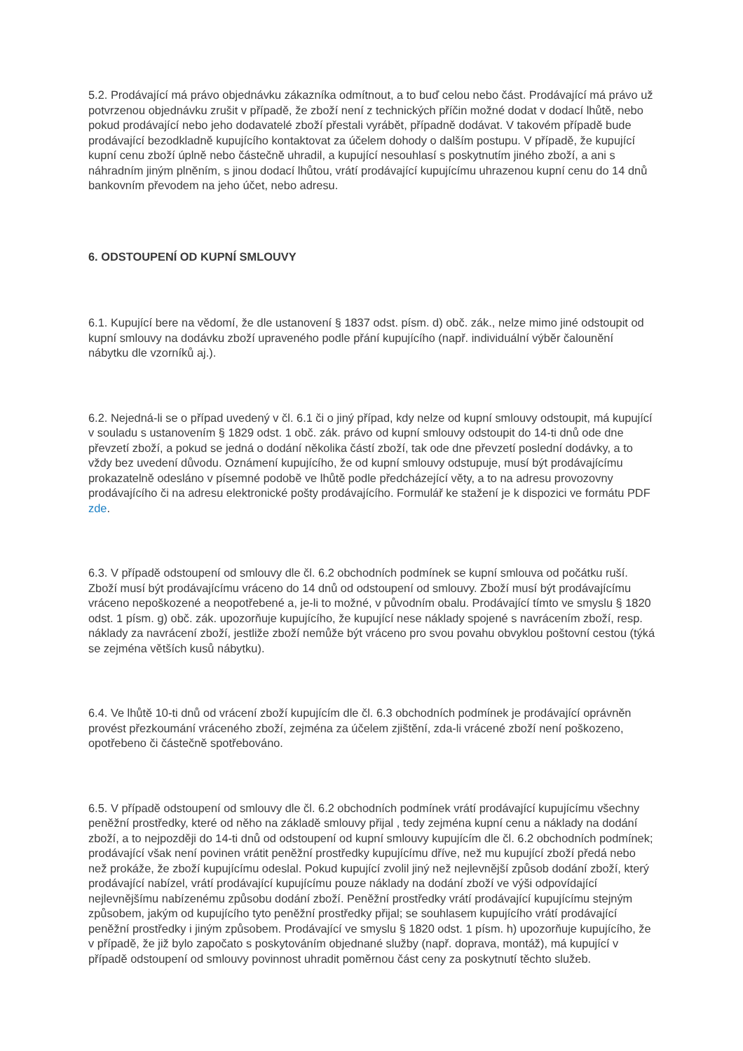5.2. Prodávající má právo objednávku zákazníka odmítnout, a to buď celou nebo část. Prodávající má právo už potvrzenou objednávku zrušit v případě, že zboží není z technických příčin možné dodat v dodací lhůtě, nebo pokud prodávající nebo jeho dodavatelé zboží přestali vyrábět, případně dodávat. V takovém případě bude prodávající bezodkladně kupujícího kontaktovat za účelem dohody o dalším postupu. V případě, že kupující kupní cenu zboží úplně nebo částečně uhradil, a kupující nesouhlasí s poskytnutím jiného zboží, a ani s náhradním jiným plněním, s jinou dodací lhůtou, vrátí prodávající kupujícímu uhrazenou kupní cenu do 14 dnů bankovním převodem na jeho účet, nebo adresu.
6. ODSTOUPENÍ OD KUPNÍ SMLOUVY
6.1. Kupující bere na vědomí, že dle ustanovení § 1837 odst. písm. d) obč. zák., nelze mimo jiné odstoupit od kupní smlouvy na dodávku zboží upraveného podle přání kupujícího (např. individuální výběr čalounění nábytku dle vzorníků aj.).
6.2. Nejedná-li se o případ uvedený v čl. 6.1 či o jiný případ, kdy nelze od kupní smlouvy odstoupit, má kupující v souladu s ustanovením § 1829 odst. 1 obč. zák. právo od kupní smlouvy odstoupit do 14-ti dnů ode dne převzetí zboží, a pokud se jedná o dodání několika částí zboží, tak ode dne převzetí poslední dodávky, a to vždy bez uvedení důvodu. Oznámení kupujícího, že od kupní smlouvy odstupuje, musí být prodávajícímu prokazatelně odesláno v písemné podobě ve lhůtě podle předcházející věty, a to na adresu provozovny prodávajícího či na adresu elektronické pošty prodávajícího. Formulář ke stažení je k dispozici ve formátu PDF zde.
6.3. V případě odstoupení od smlouvy dle čl. 6.2 obchodních podmínek se kupní smlouva od počátku ruší. Zboží musí být prodávajícímu vráceno do 14 dnů od odstoupení od smlouvy. Zboží musí být prodávajícímu vráceno nepoškozené a neopotřebené a, je-li to možné, v původním obalu. Prodávající tímto ve smyslu § 1820 odst. 1 písm. g) obč. zák. upozorňuje kupujícího, že kupující nese náklady spojené s navrácením zboží, resp. náklady za navrácení zboží, jestliže zboží nemůže být vráceno pro svou povahu obvyklou poštovní cestou (týká se zejména větších kusů nábytku).
6.4. Ve lhůtě 10-ti dnů od vrácení zboží kupujícím dle čl. 6.3 obchodních podmínek je prodávající oprávněn provést přezkoumání vráceného zboží, zejména za účelem zjištění, zda-li vrácené zboží není poškozeno, opotřebeno či částečně spotřebováno.
6.5. V případě odstoupení od smlouvy dle čl. 6.2 obchodních podmínek vrátí prodávající kupujícímu všechny peněžní prostředky, které od něho na základě smlouvy přijal , tedy zejména kupní cenu a náklady na dodání zboží, a to nejpozději do 14-ti dnů od odstoupení od kupní smlouvy kupujícím dle čl. 6.2 obchodních podmínek; prodávající však není povinen vrátit peněžní prostředky kupujícímu dříve, než mu kupující zboží předá nebo než prokáže, že zboží kupujícímu odeslal. Pokud kupující zvolil jiný než nejlevnější způsob dodání zboží, který prodávající nabízel, vrátí prodávající kupujícímu pouze náklady na dodání zboží ve výši odpovídající nejlevnějšímu nabízenému způsobu dodání zboží. Peněžní prostředky vrátí prodávající kupujícímu stejným způsobem, jakým od kupujícího tyto peněžní prostředky přijal; se souhlasem kupujícího vrátí prodávající peněžní prostředky i jiným způsobem. Prodávající ve smyslu § 1820 odst. 1 písm. h) upozorňuje kupujícího, že v případě, že již bylo započato s poskytováním objednané služby (např. doprava, montáž), má kupující v případě odstoupení od smlouvy povinnost uhradit poměrnou část ceny za poskytnutí těchto služeb.